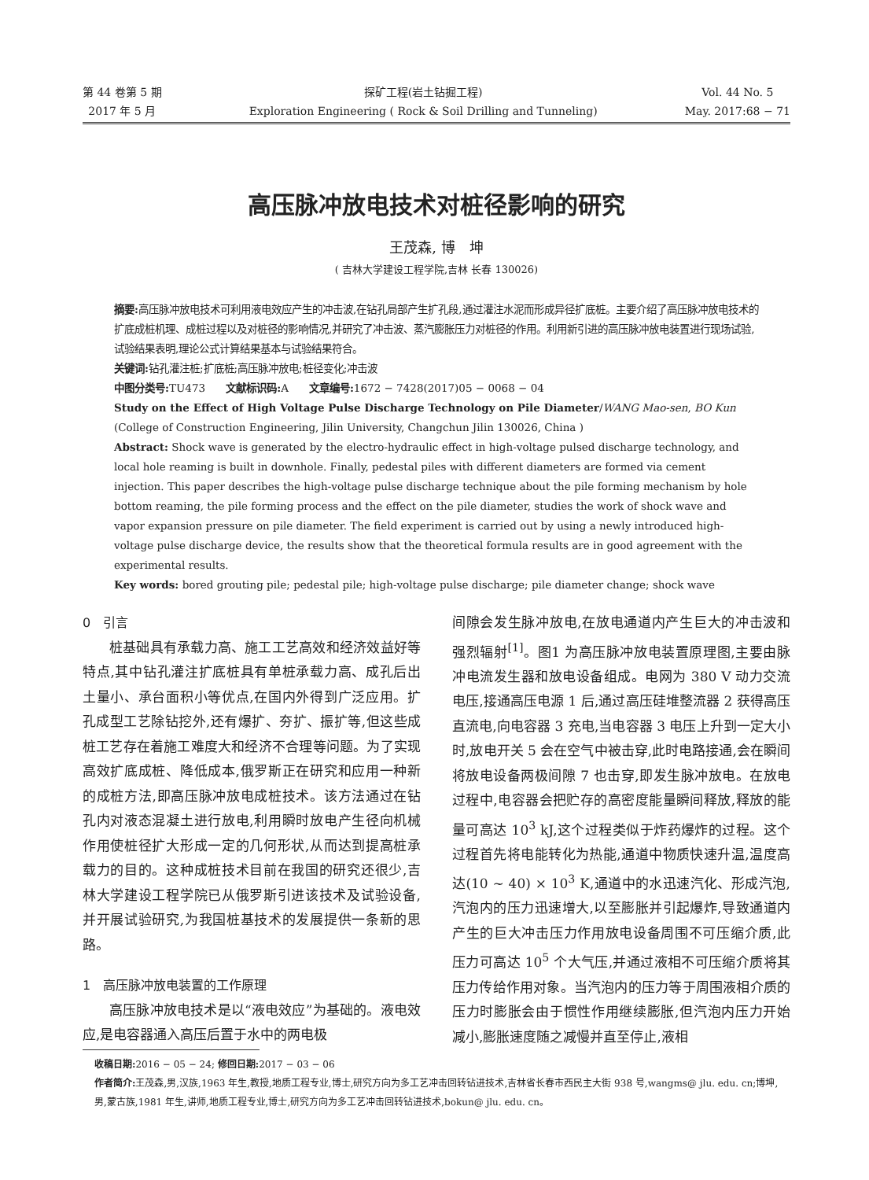第 44 卷第 5 期
2017 年 5 月
探矿工程(岩土钻掘工程)
Exploration Engineering ( Rock & Soil Drilling and Tunneling)
Vol. 44 No. 5
May. 2017:68 − 71
高压脉冲放电技术对桩径影响的研究
王茂森, 博　坤
( 吉林大学建设工程学院,吉林 长春 130026)
摘要: 高压脉冲放电技术可利用液电效应产生的冲击波,在钻孔局部产生扩孔段,通过灌注水泥而形成异径扩底桩。主要介绍了高压脉冲放电技术的扩底成桩机理、成桩过程以及对桩径的影响情况,并研究了冲击波、蒸汽膨胀压力对桩径的作用。利用新引进的高压脉冲放电装置进行现场试验,试验结果表明,理论公式计算结果基本与试验结果符合。
关键词: 钻孔灌注桩;扩底桩;高压脉冲放电;桩径变化;冲击波
中图分类号: TU473　　文献标识码: A　　文章编号: 1672 − 7428(2017)05 − 0068 − 04
Study on the Effect of High Voltage Pulse Discharge Technology on Pile Diameter/WANG Mao-sen, BO Kun (College of Construction Engineering, Jilin University, Changchun Jilin 130026, China )
Abstract: Shock wave is generated by the electro-hydraulic effect in high-voltage pulsed discharge technology, and local hole reaming is built in downhole. Finally, pedestal piles with different diameters are formed via cement injection. This paper describes the high-voltage pulse discharge technique about the pile forming mechanism by hole bottom reaming, the pile forming process and the effect on the pile diameter, studies the work of shock wave and vapor expansion pressure on pile diameter. The field experiment is carried out by using a newly introduced high-voltage pulse discharge device, the results show that the theoretical formula results are in good agreement with the experimental results.
Key words: bored grouting pile; pedestal pile; high-voltage pulse discharge; pile diameter change; shock wave
0　引言
桩基础具有承载力高、施工工艺高效和经济效益好等特点,其中钻孔灌注扩底桩具有单桩承载力高、成孔后出土量小、承台面积小等优点,在国内外得到广泛应用。扩孔成型工艺除钻挖外,还有爆扩、夯扩、振扩等,但这些成桩工艺存在着施工难度大和经济不合理等问题。为了实现高效扩底成桩、降低成本,俄罗斯正在研究和应用一种新的成桩方法,即高压脉冲放电成桩技术。该方法通过在钻孔内对液态混凝土进行放电,利用瞬时放电产生径向机械作用使桩径扩大形成一定的几何形状,从而达到提高桩承载力的目的。这种成桩技术目前在我国的研究还很少,吉林大学建设工程学院已从俄罗斯引进该技术及试验设备,并开展试验研究,为我国桩基技术的发展提供一条新的思路。
1　高压脉冲放电装置的工作原理
高压脉冲放电技术是以“液电效应”为基础的。液电效应,是电容器通入高压后置于水中的两电极
间隙会发生脉冲放电,在放电通道内产生巨大的冲击波和强烈辐射<sup>[1]</sup>。图1 为高压脉冲放电装置原理图,主要由脉冲电流发生器和放电设备组成。电网为 380 V 动力交流电压,接通高压电源 1 后,通过高压硅堆整流器 2 获得高压直流电,向电容器 3 充电,当电容器 3 电压上升到一定大小时,放电开关 5 会在空气中被击穿,此时电路接通,会在瞬间将放电设备两极间隙 7 也击穿,即发生脉冲放电。在放电过程中,电容器会把贮存的高密度能量瞬间释放,释放的能量可高达 10<sup>3</sup> kJ,这个过程类似于炸药爆炸的过程。这个过程首先将电能转化为热能,通道中物质快速升温,温度高达(10 ~ 40) × 10<sup>3</sup> K,通道中的水迅速汽化、形成汽泡,汽泡内的压力迅速增大,以至膨胀并引起爆炸,导致通道内产生的巨大冲击压力作用放电设备周围不可压缩介质,此压力可高达 10<sup>5</sup> 个大气压,并通过液相不可压缩介质将其压力传给作用对象。当汽泡内的压力等于周围液相介质的压力时膨胀会由于惯性作用继续膨胀,但汽泡内压力开始减小,膨胀速度随之减慢并直至停止,液相
收稿日期: 2016 − 05 − 24; 修回日期: 2017 − 03 − 06
作者简介: 王茂森,男,汉族,1963 年生,教授,地质工程专业,博士,研究方向为多工艺冲击回转钻进技术,吉林省长春市西民主大街 938 号,wangms@ jlu. edu. cn;博坤,男,蒙古族,1981 年生,讲师,地质工程专业,博士,研究方向为多工艺冲击回转钻进技术,bokun@ jlu. edu. cn。